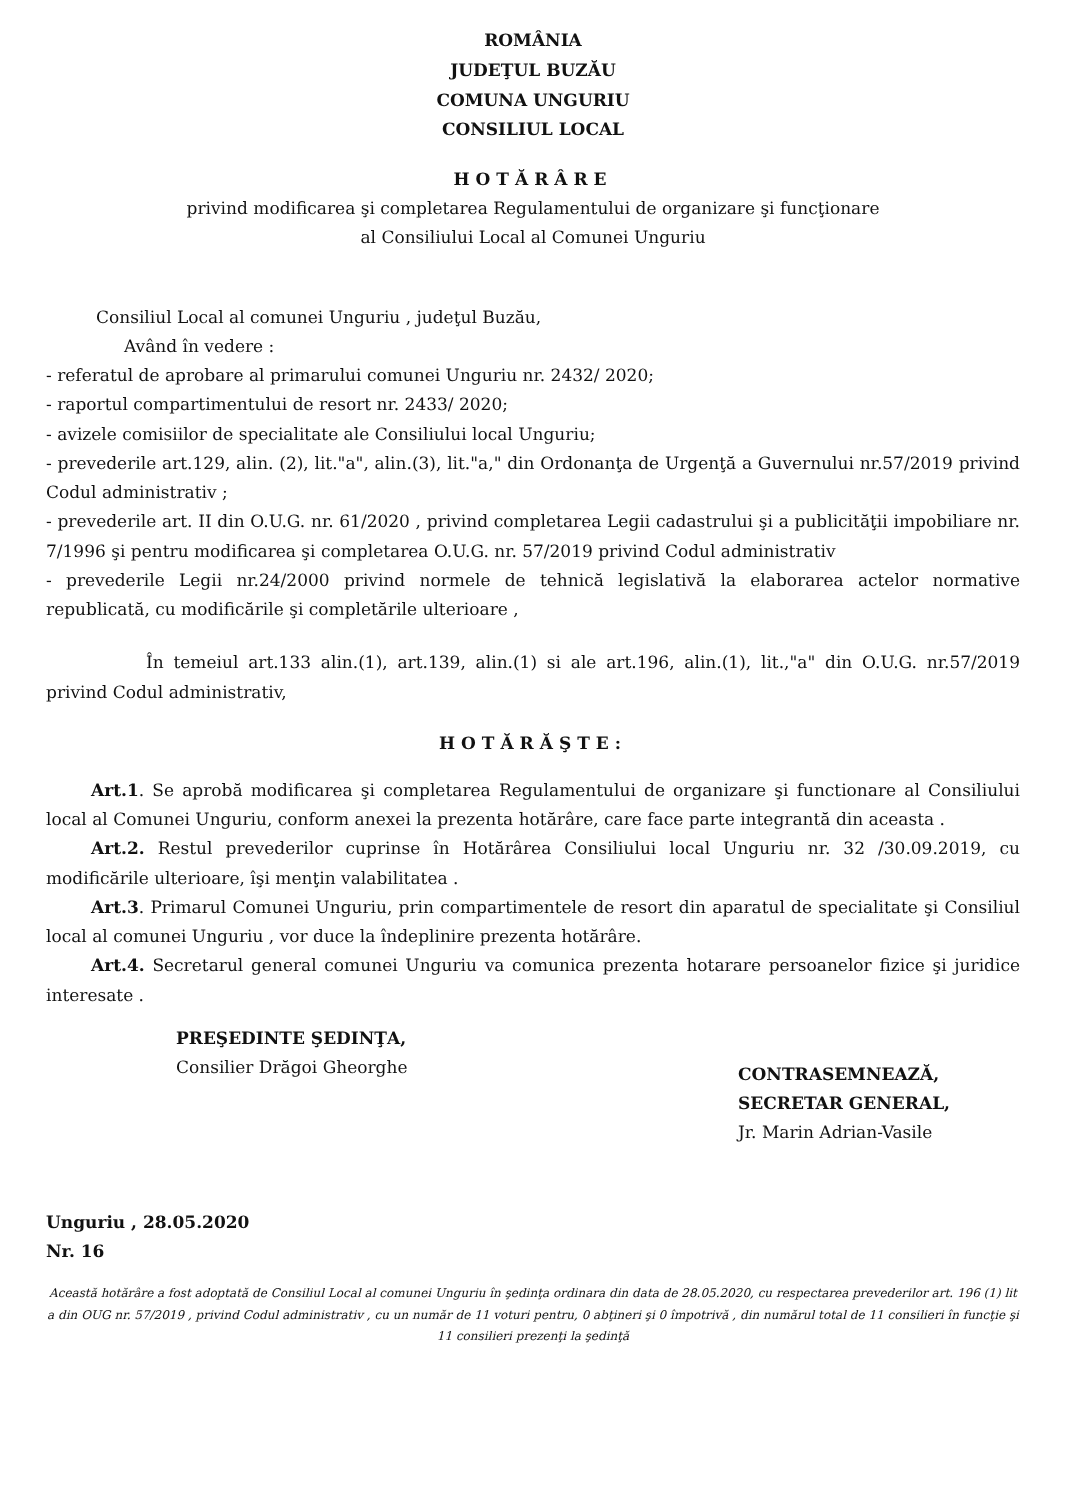ROMÂNIA
JUDEŢUL BUZĂU
COMUNA UNGURIU
CONSILIUL LOCAL
HOTĂRÂRE
privind modificarea şi completarea Regulamentului de organizare şi funcţionare
al Consiliului Local al Comunei Unguriu
Consiliul Local al comunei Unguriu , judeţul Buzău,
Având în vedere :
- referatul de aprobare al primarului comunei Unguriu nr. 2432/ 2020;
- raportul compartimentului de resort nr. 2433/ 2020;
- avizele comisiilor de specialitate ale Consiliului local Unguriu;
- prevederile art.129, alin. (2), lit."a", alin.(3), lit."a," din Ordonanţa de Urgenţă a Guvernului nr.57/2019 privind Codul administrativ ;
- prevederile art. II din O.U.G. nr. 61/2020 , privind completarea Legii cadastrului şi a publicităţii impobiliare nr. 7/1996 şi pentru modificarea şi completarea O.U.G. nr. 57/2019 privind Codul administrativ
- prevederile Legii nr.24/2000 privind normele de tehnică legislativă la elaborarea actelor normative republicată, cu modificările şi completările ulterioare ,
În temeiul art.133 alin.(1), art.139, alin.(1) si ale art.196, alin.(1), lit.,"a" din O.U.G. nr.57/2019 privind Codul administrativ,
HOTĂRĂŞTE:
Art.1. Se aprobă modificarea şi completarea Regulamentului de organizare şi functionare al Consiliului local al Comunei Unguriu, conform anexei la prezenta hotărâre, care face parte integrantă din aceasta .
Art.2. Restul prevederilor cuprinse în Hotărârea Consiliului local Unguriu nr. 32 /30.09.2019, cu modificările ulterioare, îşi menţin valabilitatea .
Art.3. Primarul Comunei Unguriu, prin compartimentele de resort din aparatul de specialitate şi Consiliul local al comunei Unguriu , vor duce la îndeplinire prezenta hotărâre.
Art.4. Secretarul general comunei Unguriu va comunica prezenta hotarare persoanelor fizice şi juridice interesate .
PREŞEDINTE ŞEDINŢA,
Consilier Drăgoi Gheorghe
CONTRASEMNEAZĂ,
SECRETAR GENERAL,
Jr. Marin Adrian-Vasile
Unguriu , 28.05.2020
Nr. 16
Această hotărâre a fost adoptată de Consiliul Local al comunei Unguriu în şedinţa ordinara din data de 28.05.2020, cu respectarea prevederilor art. 196 (1) lit a din OUG nr. 57/2019 , privind Codul administrativ , cu un număr de 11 voturi pentru, 0 abţineri şi 0 împotrivă , din numărul total de 11 consilieri în funcţie şi 11 consilieri prezenţi la şedinţă